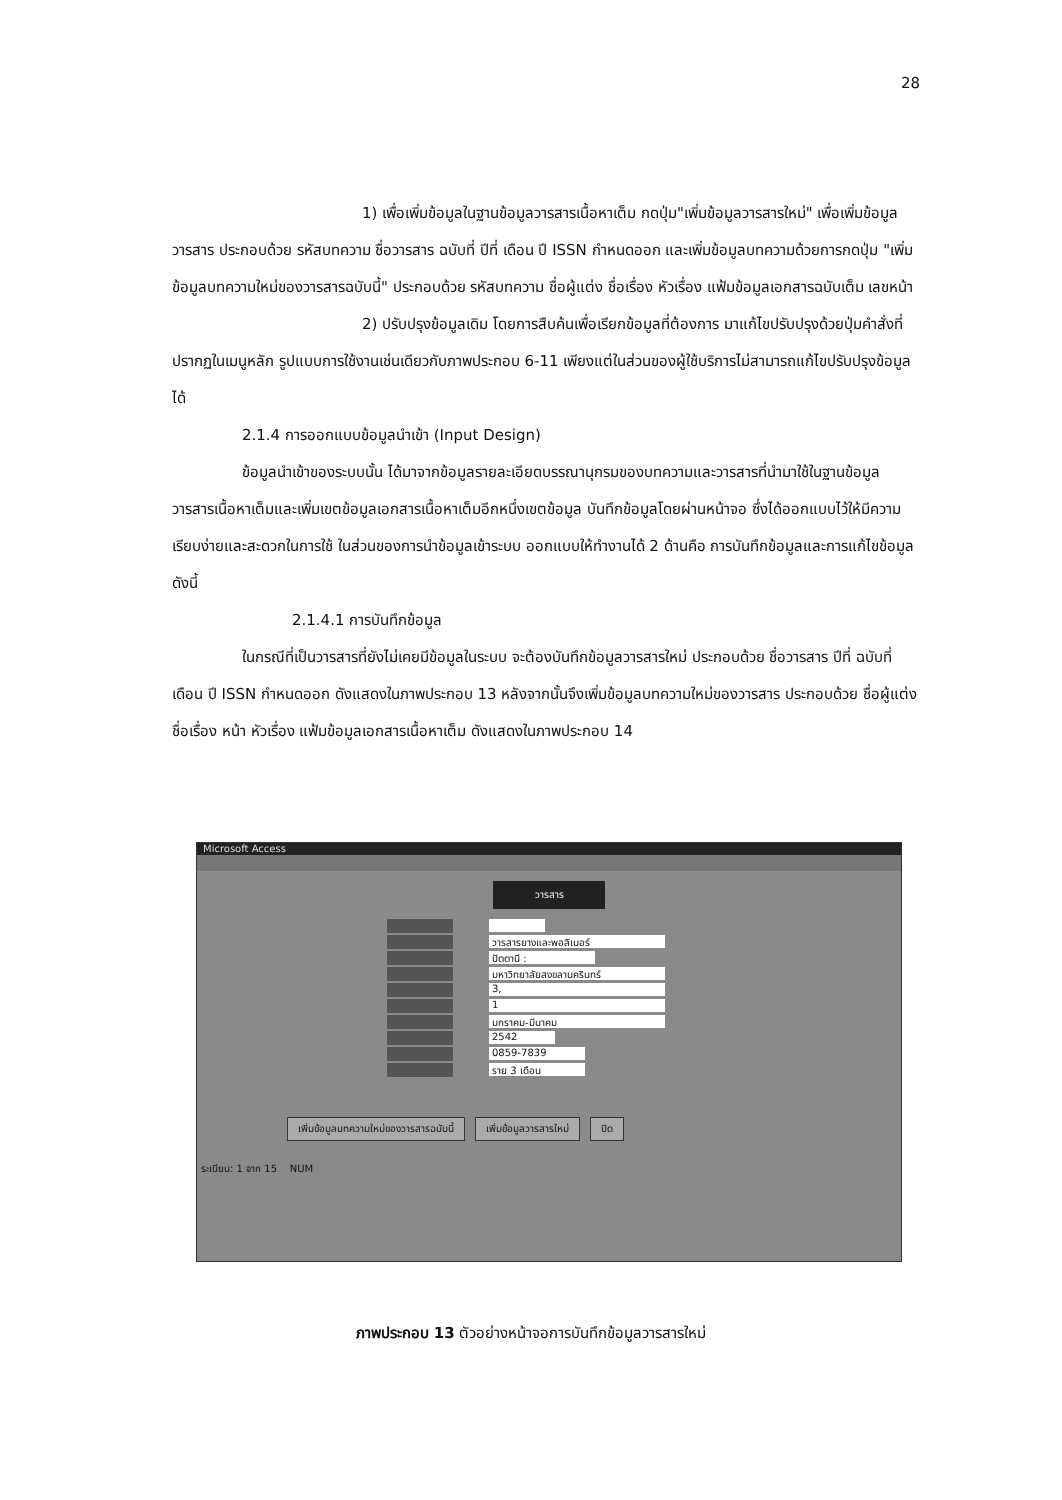28
1) เพื่อเพิ่มข้อมูลในฐานข้อมูลวารสารเนื้อหาเต็ม กดปุ่ม"เพิ่มข้อมูลวารสารใหม่" เพื่อเพิ่มข้อมูลวารสาร ประกอบด้วย รหัสบทความ ชื่อวารสาร ฉบับที่ ปีที่ เดือน ปี ISSN กำหนดออก และเพิ่มข้อมูลบทความด้วยการกดปุ่ม "เพิ่มข้อมูลบทความใหม่ของวารสารฉบับนี้" ประกอบด้วย รหัสบทความ ชื่อผู้แต่ง ชื่อเรื่อง หัวเรื่อง แฟ้มข้อมูลเอกสารฉบับเต็ม เลขหน้า
2) ปรับปรุงข้อมูลเดิม โดยการสืบค้นเพื่อเรียกข้อมูลที่ต้องการ มาแก้ไขปรับปรุงด้วยปุ่มคำสั่งที่ปรากฏในเมนูหลัก รูปแบบการใช้งานเช่นเดียวกับภาพประกอบ 6-11 เพียงแต่ในส่วนของผู้ใช้บริการไม่สามารถแก้ไขปรับปรุงข้อมูลได้
2.1.4 การออกแบบข้อมูลนำเข้า (Input Design)
ข้อมูลนำเข้าของระบบนั้น ได้มาจากข้อมูลรายละเอียดบรรณานุกรมของบทความและวารสารที่นำมาใช้ในฐานข้อมูลวารสารเนื้อหาเต็มและเพิ่มเขตข้อมูลเอกสารเนื้อหาเต็มอีกหนึ่งเขตข้อมูล บันทึกข้อมูลโดยผ่านหน้าจอ ซึ่งได้ออกแบบไว้ให้มีความเรียบง่ายและสะดวกในการใช้ ในส่วนของการนำข้อมูลเข้าระบบ ออกแบบให้ทำงานได้ 2 ด้านคือ การบันทึกข้อมูลและการแก้ไขข้อมูลดังนี้
2.1.4.1 การบันทึกข้อมูล
ในกรณีที่เป็นวารสารที่ยังไม่เคยมีข้อมูลในระบบ จะต้องบันทึกข้อมูลวารสารใหม่ ประกอบด้วย ชื่อวารสาร ปีที่ ฉบับที่ เดือน ปี ISSN กำหนดออก ดังแสดงในภาพประกอบ 13 หลังจากนั้นจึงเพิ่มข้อมูลบทความใหม่ของวารสาร ประกอบด้วย ชื่อผู้แต่ง ชื่อเรื่อง หน้า หัวเรื่อง แฟ้มข้อมูลเอกสารเนื้อหาเต็ม ดังแสดงในภาพประกอบ 14
Microsoft Access
วารสาร
วารสารยางและพอลิเมอร์
ปัตตานี :
มหาวิทยาลัยสงขลานครินทร์
3,
1
มกราคม-มีนาคม
2542
0859-7839
ราย 3 เดือน
เพิ่มข้อมูลบทความใหม่ของวารสารฉบับนี้
เพิ่มข้อมูลวารสารใหม่ ปิด
ระเบียน: 1 จาก 15 NUM
ภาพประกอบ 13 ตัวอย่างหน้าจอการบันทึกข้อมูลวารสารใหม่